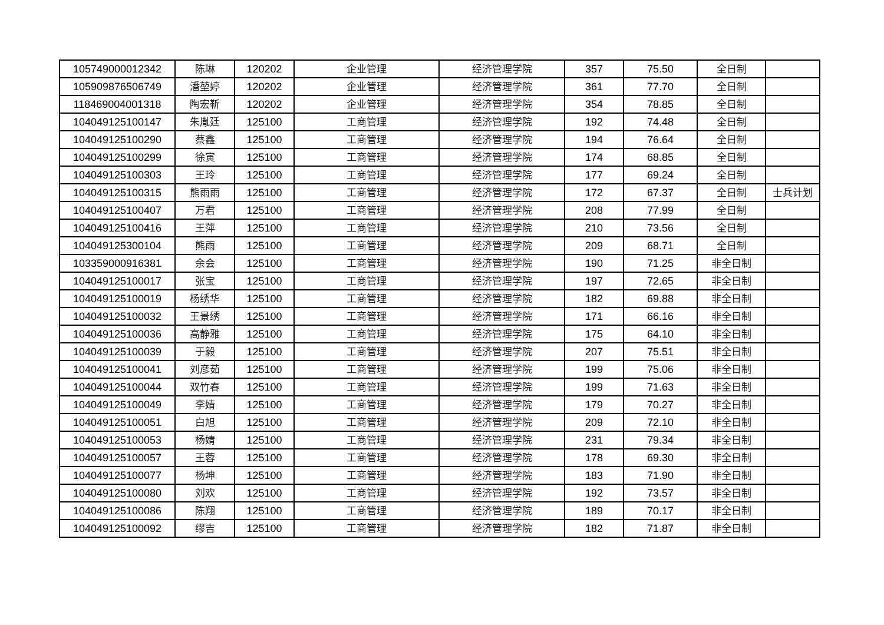| 105749000012342 | 陈琳 | 120202 | 企业管理 | 经济管理学院 | 357 | 75.50 | 全日制 | |
| 105909876506749 | 潘堃婷 | 120202 | 企业管理 | 经济管理学院 | 361 | 77.70 | 全日制 | |
| 118469004001318 | 陶宏靳 | 120202 | 企业管理 | 经济管理学院 | 354 | 78.85 | 全日制 | |
| 104049125100147 | 朱胤廷 | 125100 | 工商管理 | 经济管理学院 | 192 | 74.48 | 全日制 | |
| 104049125100290 | 蔡鑫 | 125100 | 工商管理 | 经济管理学院 | 194 | 76.64 | 全日制 | |
| 104049125100299 | 徐寅 | 125100 | 工商管理 | 经济管理学院 | 174 | 68.85 | 全日制 | |
| 104049125100303 | 王玲 | 125100 | 工商管理 | 经济管理学院 | 177 | 69.24 | 全日制 | |
| 104049125100315 | 熊雨雨 | 125100 | 工商管理 | 经济管理学院 | 172 | 67.37 | 全日制 | 士兵计划 |
| 104049125100407 | 万君 | 125100 | 工商管理 | 经济管理学院 | 208 | 77.99 | 全日制 | |
| 104049125100416 | 王萍 | 125100 | 工商管理 | 经济管理学院 | 210 | 73.56 | 全日制 | |
| 104049125300104 | 熊雨 | 125100 | 工商管理 | 经济管理学院 | 209 | 68.71 | 全日制 | |
| 103359000916381 | 余会 | 125100 | 工商管理 | 经济管理学院 | 190 | 71.25 | 非全日制 | |
| 104049125100017 | 张宝 | 125100 | 工商管理 | 经济管理学院 | 197 | 72.65 | 非全日制 | |
| 104049125100019 | 杨绣华 | 125100 | 工商管理 | 经济管理学院 | 182 | 69.88 | 非全日制 | |
| 104049125100032 | 王景绣 | 125100 | 工商管理 | 经济管理学院 | 171 | 66.16 | 非全日制 | |
| 104049125100036 | 高静雅 | 125100 | 工商管理 | 经济管理学院 | 175 | 64.10 | 非全日制 | |
| 104049125100039 | 于毅 | 125100 | 工商管理 | 经济管理学院 | 207 | 75.51 | 非全日制 | |
| 104049125100041 | 刘彦茹 | 125100 | 工商管理 | 经济管理学院 | 199 | 75.06 | 非全日制 | |
| 104049125100044 | 双竹春 | 125100 | 工商管理 | 经济管理学院 | 199 | 71.63 | 非全日制 | |
| 104049125100049 | 李婧 | 125100 | 工商管理 | 经济管理学院 | 179 | 70.27 | 非全日制 | |
| 104049125100051 | 白旭 | 125100 | 工商管理 | 经济管理学院 | 209 | 72.10 | 非全日制 | |
| 104049125100053 | 杨婧 | 125100 | 工商管理 | 经济管理学院 | 231 | 79.34 | 非全日制 | |
| 104049125100057 | 王蓉 | 125100 | 工商管理 | 经济管理学院 | 178 | 69.30 | 非全日制 | |
| 104049125100077 | 杨坤 | 125100 | 工商管理 | 经济管理学院 | 183 | 71.90 | 非全日制 | |
| 104049125100080 | 刘欢 | 125100 | 工商管理 | 经济管理学院 | 192 | 73.57 | 非全日制 | |
| 104049125100086 | 陈翔 | 125100 | 工商管理 | 经济管理学院 | 189 | 70.17 | 非全日制 | |
| 104049125100092 | 缪吉 | 125100 | 工商管理 | 经济管理学院 | 182 | 71.87 | 非全日制 | |